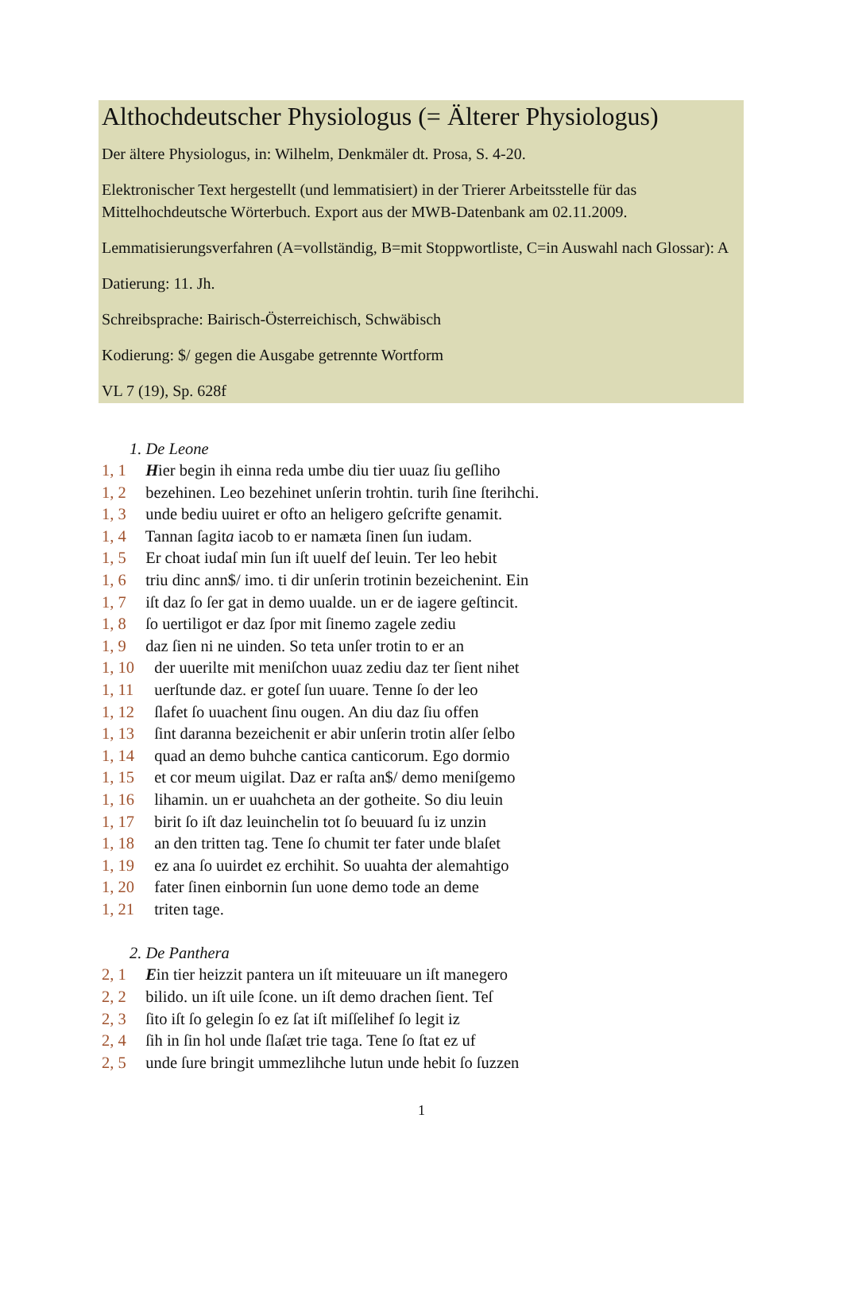Althochdeutscher Physiologus (= Älterer Physiologus)
Der ältere Physiologus, in: Wilhelm, Denkmäler dt. Prosa, S. 4-20.
Elektronischer Text hergestellt (und lemmatisiert) in der Trierer Arbeitsstelle für das Mittelhochdeutsche Wörterbuch. Export aus der MWB-Datenbank am 02.11.2009.
Lemmatisierungsverfahren (A=vollständig, B=mit Stoppwortliste, C=in Auswahl nach Glossar): A
Datierung: 11. Jh.
Schreibsprache: Bairisch-Österreichisch, Schwäbisch
Kodierung: $/ gegen die Ausgabe getrennte Wortform
VL 7 (19), Sp. 628f
1. De Leone
1, 1 Hier begin ih einna reda umbe diu tier uuaz ſiu geſliho
1, 2 bezehinen. Leo bezehinet unſerin trohtin. turih ſine ſterihchi.
1, 3 unde bediu uuiret er ofto an heligero geſcrifte genamit.
1, 4 Tannan ſagita iacob to er namæta ſinen ſun iudam.
1, 5 Er choat iudaſ min ſun iſt uuelf deſ leuin. Ter leo hebit
1, 6 triu dinc ann$/ imo. ti dir unſerin trotinin bezeichenint. Ein
1, 7 iſt daz ſo ſer gat in demo uualde. un er de iagere geſtincit.
1, 8 ſo uertiligot er daz ſpor mit ſinemo zagele zediu
1, 9 daz ſien ni ne uinden. So teta unſer trotin to er an
1, 10 der uuerilte mit meniſchon uuaz zediu daz ter ſient nihet
1, 11 uerſtunde daz. er goteſ ſun uuare. Tenne ſo der leo
1, 12 ſlafet ſo uuachent ſinu ougen. An diu daz ſiu offen
1, 13 ſint daranna bezeichenit er abir unſerin trotin alſer ſelbo
1, 14 quad an demo buhche cantica canticorum. Ego dormio
1, 15 et cor meum uigilat. Daz er raſta an$/ demo meniſgemo
1, 16 lihamin. un er uuahcheta an der gotheite. So diu leuin
1, 17 birit ſo iſt daz leuinchelin tot ſo beuuard ſu iz unzin
1, 18 an den tritten tag. Tene ſo chumit ter fater unde blaſet
1, 19 ez ana ſo uuirdet ez erchihit. So uuahta der alemahtigo
1, 20 fater ſinen einbornin ſun uone demo tode an deme
1, 21 triten tage.
2. De Panthera
2, 1 Ein tier heizzit pantera un iſt miteuuare un iſt manegero
2, 2 bilido. un iſt uile ſcone. un iſt demo drachen ſient. Teſ
2, 3 ſito iſt ſo gelegin ſo ez ſat iſt miſſelihef ſo legit iz
2, 4 ſih in ſin hol unde ſlaſæt trie taga. Tene ſo ſtat ez uf
2, 5 unde ſure bringit ummezlihche lutun unde hebit ſo ſuzzen
1